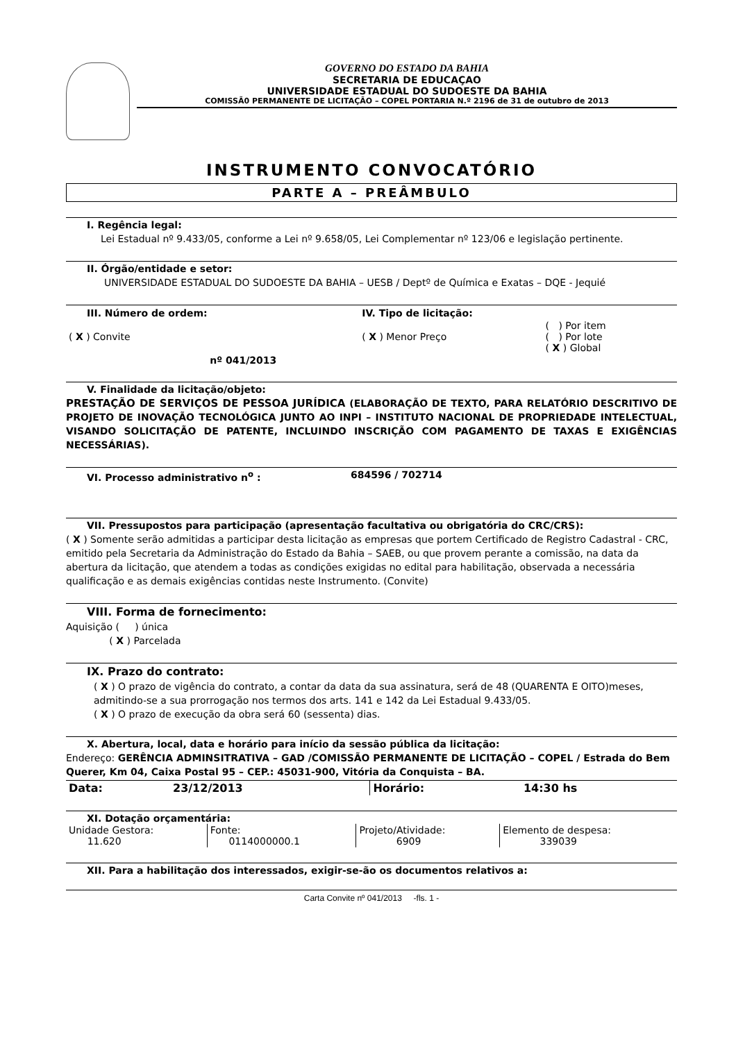GOVERNO DO ESTADO DA BAHIA
SECRETARIA DE EDUCAÇAO
UNIVERSIDADE ESTADUAL DO SUDOESTE DA BAHIA
COMISSÃ0 PERMANENTE DE LICITAÇÃO – COPEL PORTARIA N.º 2196 de 31 de outubro de 2013
INSTRUMENTO CONVOCATÓRIO
PARTE A – PREÂMBULO
I. Regência legal:
Lei Estadual nº 9.433/05, conforme a Lei nº 9.658/05, Lei Complementar nº 123/06 e legislação pertinente.
II. Órgão/entidade e setor:
UNIVERSIDADE ESTADUAL DO SUDOESTE DA BAHIA – UESB / Deptº de Química e Exatas – DQE - Jequié
| III. Número de ordem: | | IV. Tipo de licitação: | |
| ( X ) Convite | | ( X ) Menor Preço | ( ) Por item ( ) Por lote ( X ) Global |
| | nº 041/2013 | | |
V. Finalidade da licitação/objeto:
PRESTAÇÃO DE SERVIÇOS DE PESSOA JURÍDICA (ELABORAÇÃO DE TEXTO, PARA RELATÓRIO DESCRITIVO DE PROJETO DE INOVAÇÃO TECNOLÓGICA JUNTO AO INPI – INSTITUTO NACIONAL DE PROPRIEDADE INTELECTUAL, VISANDO SOLICITAÇÃO DE PATENTE, INCLUINDO INSCRIÇÃO COM PAGAMENTO DE TAXAS E EXIGÊNCIAS NECESSÁRIAS).
VI. Processo administrativo n<sup>o</sup> : 684596 / 702714
VII. Pressupostos para participação (apresentação facultativa ou obrigatória do CRC/CRS):
( X ) Somente serão admitidas a participar desta licitação as empresas que portem Certificado de Registro Cadastral - CRC, emitido pela Secretaria da Administração do Estado da Bahia – SAEB, ou que provem perante a comissão, na data da abertura da licitação, que atendem a todas as condições exigidas no edital para habilitação, observada a necessária qualificação e as demais exigências contidas neste Instrumento. (Convite)
VIII. Forma de fornecimento:
Aquisição ( ) única
( X ) Parcelada
IX. Prazo do contrato:
( X ) O prazo de vigência do contrato, a contar da data da sua assinatura, será de 48 (QUARENTA E OITO)meses, admitindo-se a sua prorrogação nos termos dos arts. 141 e 142 da Lei Estadual 9.433/05.
( X ) O prazo de execução da obra será 60 (sessenta) dias.
X. Abertura, local, data e horário para início da sessão pública da licitação:
Endereço: GERÊNCIA ADMINSITRATIVA – GAD /COMISSÃO PERMANENTE DE LICITAÇÃO – COPEL / Estrada do Bem Querer, Km 04, Caixa Postal 95 – CEP.: 45031-900, Vitória da Conquista – BA.
| Data: | 23/12/2013 | Horário: | 14:30 hs |
XI. Dotação orçamentária:
| Unidade Gestora: 11.620 | Fonte: 0114000000.1 | Projeto/Atividade: 6909 | Elemento de despesa: 339039 |
XII. Para a habilitação dos interessados, exigir-se-ão os documentos relativos a:
Carta Convite nº 041/2013 -fls. 1 -